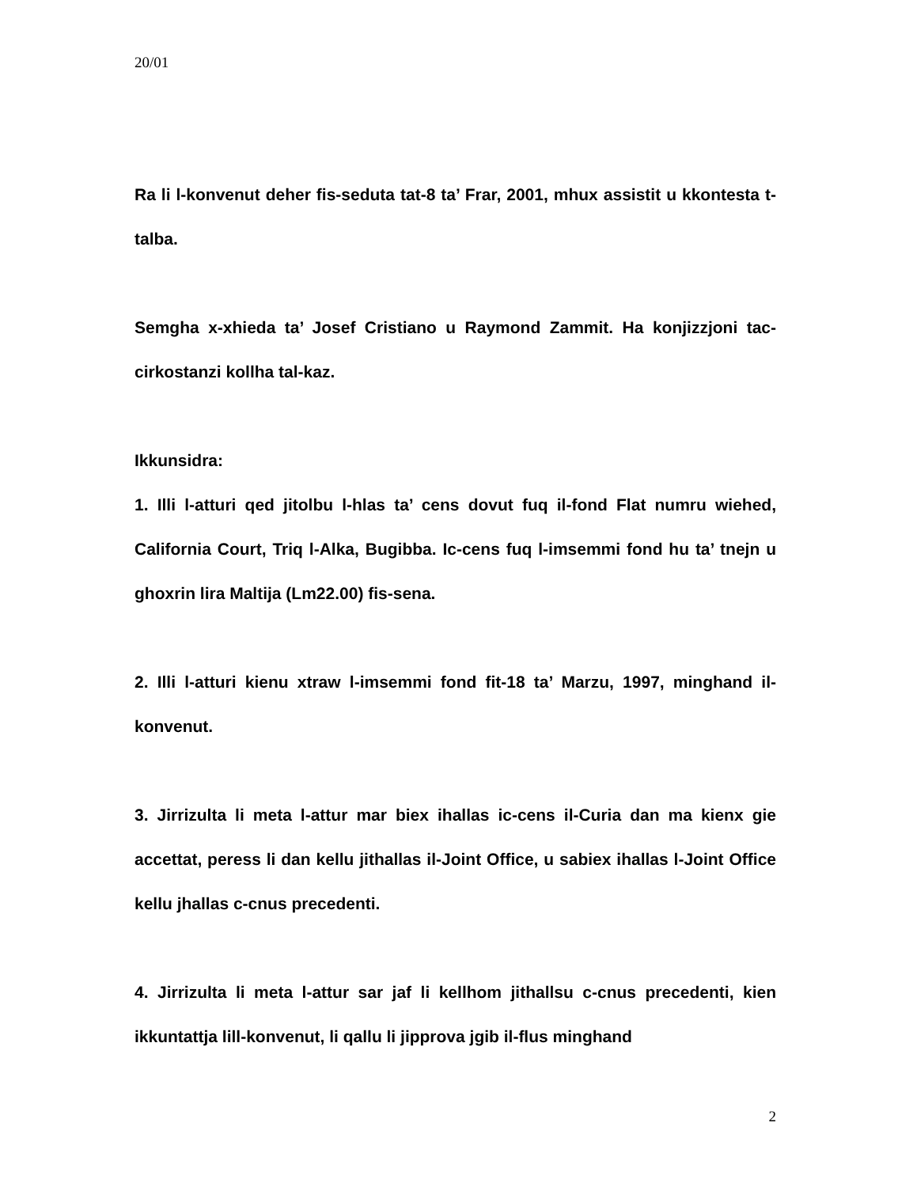20/01
Ra li l-konvenut deher fis-seduta tat-8 ta’ Frar, 2001, mhux assistit u kkontesta t-talba.
Semgha x-xhieda ta’ Josef Cristiano u Raymond Zammit. Ha konjizzjoni tac-cirkostanzi kollha tal-kaz.
Ikkunsidra:
1. Illi l-atturi qed jitolbu l-hlas ta’ cens dovut fuq il-fond Flat numru wiehed, California Court, Triq l-Alka, Bugibba. Ic-cens fuq l-imsemmi fond hu ta’ tnejn u ghoxrin lira Maltija (Lm22.00) fis-sena.
2. Illi l-atturi kienu xtraw l-imsemmi fond fit-18 ta’ Marzu, 1997, minghand il-konvenut.
3. Jirrizulta li meta l-attur mar biex ihallas ic-cens il-Curia dan ma kienx gie accettat, peress li dan kellu jithallas il-Joint Office, u sabiex ihallas l-Joint Office kellu jhallas c-cnus precedenti.
4. Jirrizulta li meta l-attur sar jaf li kellhom jithallsu c-cnus precedenti, kien ikkuntattja lill-konvenut, li qallu li jipprova jgib il-flus minghand
2